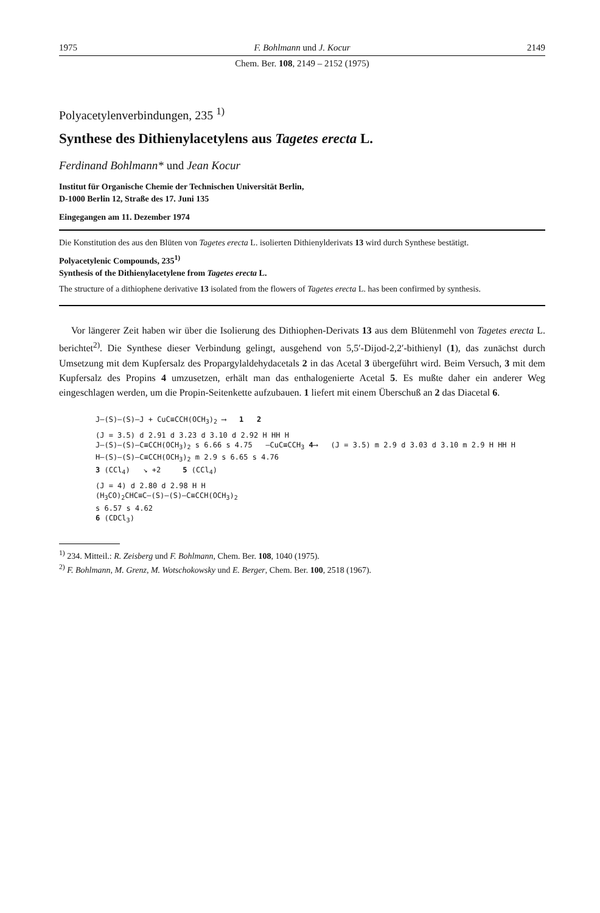1975 F. Bohlmann und J. Kocur 2149
Chem. Ber. 108, 2149 – 2152 (1975)
Polyacetylenverbindungen, 235 <sup>1)</sup>
Synthese des Dithienylacetylens aus Tagetes erecta L.
Ferdinand Bohlmann* und Jean Kocur
Institut für Organische Chemie der Technischen Universität Berlin,
D-1000 Berlin 12, Straße des 17. Juni 135
Eingegangen am 11. Dezember 1974
Die Konstitution des aus den Blüten von Tagetes erecta L. isolierten Dithienylderivats 13 wird durch Synthese bestätigt.
Polyacetylenic Compounds, 235<sup>1)</sup>
Synthesis of the Dithienylacetylene from Tagetes erecta L.
The structure of a dithiophene derivative 13 isolated from the flowers of Tagetes erecta L. has been confirmed by synthesis.
Vor längerer Zeit haben wir über die Isolierung des Dithiophen-Derivats 13 aus dem Blütenmehl von Tagetes erecta L. berichtet<sup>2)</sup>. Die Synthese dieser Verbindung gelingt, ausgehend von 5,5′-Dijod-2,2′-bithienyl (1), das zunächst durch Umsetzung mit dem Kupfersalz des Propargylaldehydacetals 2 in das Acetal 3 übergeführt wird. Beim Versuch, 3 mit dem Kupfersalz des Propins 4 umzusetzen, erhält man das enthalogenierte Acetal 5. Es mußte daher ein anderer Weg eingeschlagen werden, um die Propin-Seitenkette aufzubauen. 1 liefert mit einem Überschuß an 2 das Diacetal 6.
J–(S)–(S)–J + CuC≡CCH(OCH<sub>3</sub>)<sub>2</sub> ⟶ 1 2
(J = 3.5) d 2.91 d 3.23 d 3.10 d 2.92 H HH H
J–(S)–(S)–C≡CCH(OCH<sub>3</sub>)<sub>2</sub> s 6.66 s 4.75 —CuC≡CCH<sub>3</sub> 4⟶ (J = 3.5) m 2.9 d 3.03 d 3.10 m 2.9 H HH H
H–(S)–(S)–C≡CCH(OCH<sub>3</sub>)<sub>2</sub> m 2.9 s 6.65 s 4.76
3 (CCl<sub>4</sub>) ↘ +2 5 (CCl<sub>4</sub>)
(J = 4) d 2.80 d 2.98 H H
(H<sub>3</sub>CO)<sub>2</sub>CHC≡C–(S)–(S)–C≡CCH(OCH<sub>3</sub>)<sub>2</sub>
s 6.57 s 4.62
6 (CDCl<sub>3</sub>)
<sup>1)</sup> 234. Mitteil.: R. Zeisberg und F. Bohlmann, Chem. Ber. 108, 1040 (1975).
<sup>2)</sup> F. Bohlmann, M. Grenz, M. Wotschokowsky und E. Berger, Chem. Ber. 100, 2518 (1967).